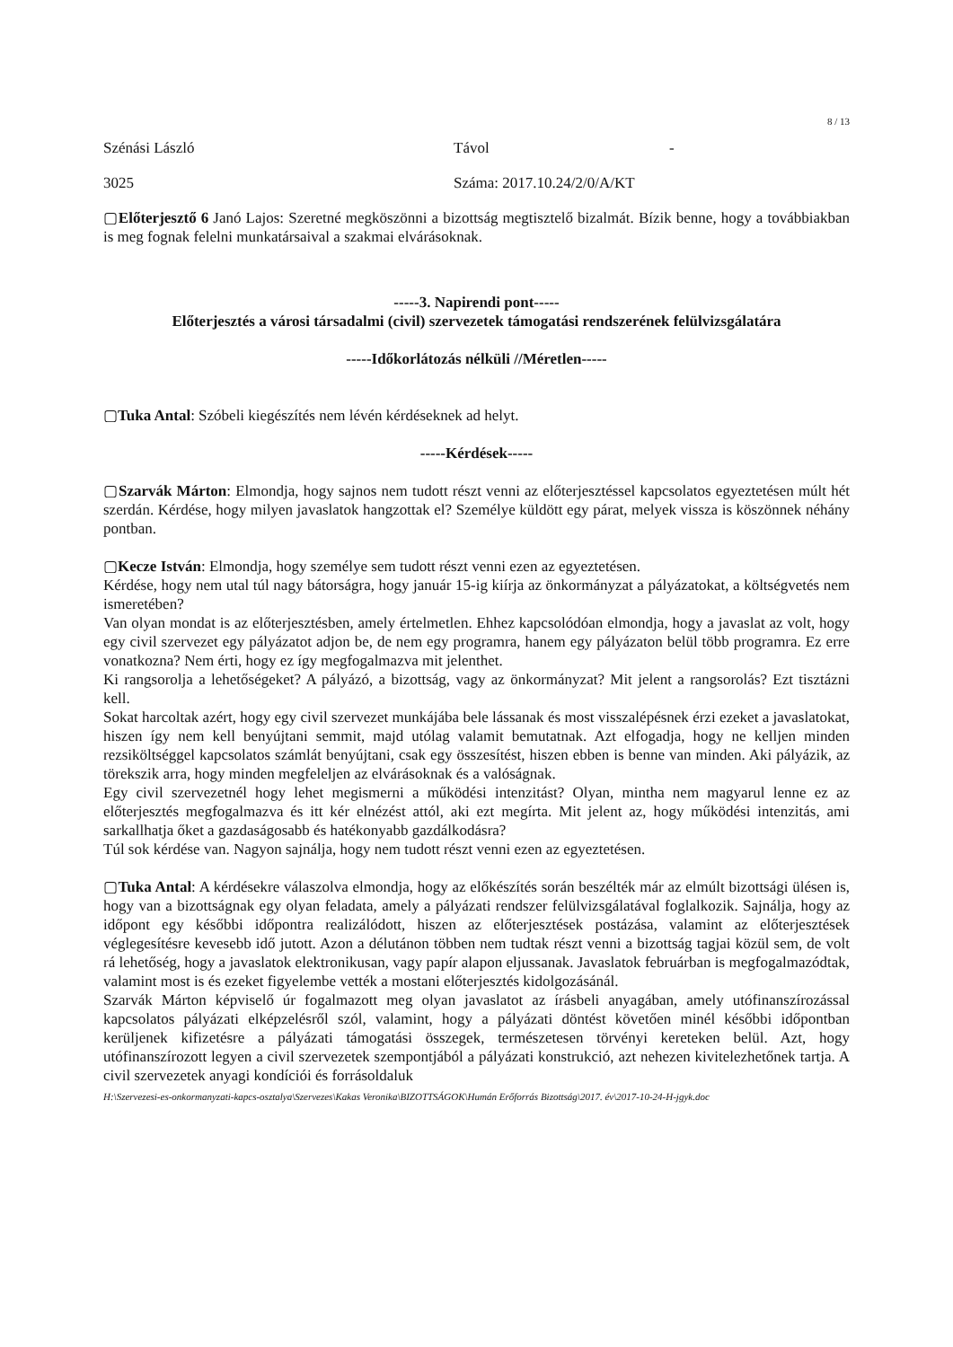8 / 13
Szénási László Távol -
3025 Száma: 2017.10.24/2/0/A/KT
▢Előterjesztő 6 Janó Lajos: Szeretné megköszönni a bizottság megtisztelő bizalmát. Bízik benne, hogy a továbbiakban is meg fognak felelni munkatársaival a szakmai elvárásoknak.
-----3. Napirendi pont-----
Előterjesztés a városi társadalmi (civil) szervezetek támogatási rendszerének felülvizsgálatára
-----Időkorlátozás nélküli //Méretlen-----
▢Tuka Antal: Szóbeli kiegészítés nem lévén kérdéseknek ad helyt.
-----Kérdések-----
▢Szarvák Márton: Elmondja, hogy sajnos nem tudott részt venni az előterjesztéssel kapcsolatos egyeztetésen múlt hét szerdán. Kérdése, hogy milyen javaslatok hangzottak el? Személye küldött egy párat, melyek vissza is köszönnek néhány pontban.
▢Kecze István: Elmondja, hogy személye sem tudott részt venni ezen az egyeztetésen.
Kérdése, hogy nem utal túl nagy bátorságra, hogy január 15-ig kiírja az önkormányzat a pályázatokat, a költségvetés nem ismeretében?
Van olyan mondat is az előterjesztésben, amely értelmetlen. Ehhez kapcsolódóan elmondja, hogy a javaslat az volt, hogy egy civil szervezet egy pályázatot adjon be, de nem egy programra, hanem egy pályázaton belül több programra. Ez erre vonatkozna? Nem érti, hogy ez így megfogalmazva mit jelenthet.
Ki rangsorolja a lehetőségeket? A pályázó, a bizottság, vagy az önkormányzat? Mit jelent a rangsorolás? Ezt tisztázni kell.
Sokat harcoltak azért, hogy egy civil szervezet munkájába bele lássanak és most visszalépésnek érzi ezeket a javaslatokat, hiszen így nem kell benyújtani semmit, majd utólag valamit bemutatnak. Azt elfogadja, hogy ne kelljen minden rezsiköltséggel kapcsolatos számlát benyújtani, csak egy összesítést, hiszen ebben is benne van minden. Aki pályázik, az törekszik arra, hogy minden megfeleljen az elvárásoknak és a valóságnak.
Egy civil szervezetnél hogy lehet megismerni a működési intenzitást? Olyan, mintha nem magyarul lenne ez az előterjesztés megfogalmazva és itt kér elnézést attól, aki ezt megírta. Mit jelent az, hogy működési intenzitás, ami sarkallhatja őket a gazdaságosabb és hatékonyabb gazdálkodásra?
Túl sok kérdése van. Nagyon sajnálja, hogy nem tudott részt venni ezen az egyeztetésen.
▢Tuka Antal: A kérdésekre válaszolva elmondja, hogy az előkészítés során beszélték már az elmúlt bizottsági ülésen is, hogy van a bizottságnak egy olyan feladata, amely a pályázati rendszer felülvizsgálatával foglalkozik. Sajnálja, hogy az időpont egy későbbi időpontra realizálódott, hiszen az előterjesztések postázása, valamint az előterjesztések véglegesítésre kevesebb idő jutott. Azon a délutánon többen nem tudtak részt venni a bizottság tagjai közül sem, de volt rá lehetőség, hogy a javaslatok elektronikusan, vagy papír alapon eljussanak. Javaslatok februárban is megfogalmazódtak, valamint most is és ezeket figyelembe vették a mostani előterjesztés kidolgozásánál.
Szarvák Márton képviselő úr fogalmazott meg olyan javaslatot az írásbeli anyagában, amely utófinanszírozással kapcsolatos pályázati elképzelésről szól, valamint, hogy a pályázati döntést követően minél későbbi időpontban kerüljenek kifizetésre a pályázati támogatási összegek, természetesen törvényi kereteken belül. Azt, hogy utófinanszírozott legyen a civil szervezetek szempontjából a pályázati konstrukció, azt nehezen kivitelezhetőnek tartja. A civil szervezetek anyagi kondíciói és forrásoldaluk
H:\Szervezesi-es-onkormanyzati-kapcs-osztalya\Szervezes\Kakas Veronika\BIZOTTSÁGOK\Humán Erőforrás Bizottság\2017. év\2017-10-24-H-jgyk.doc